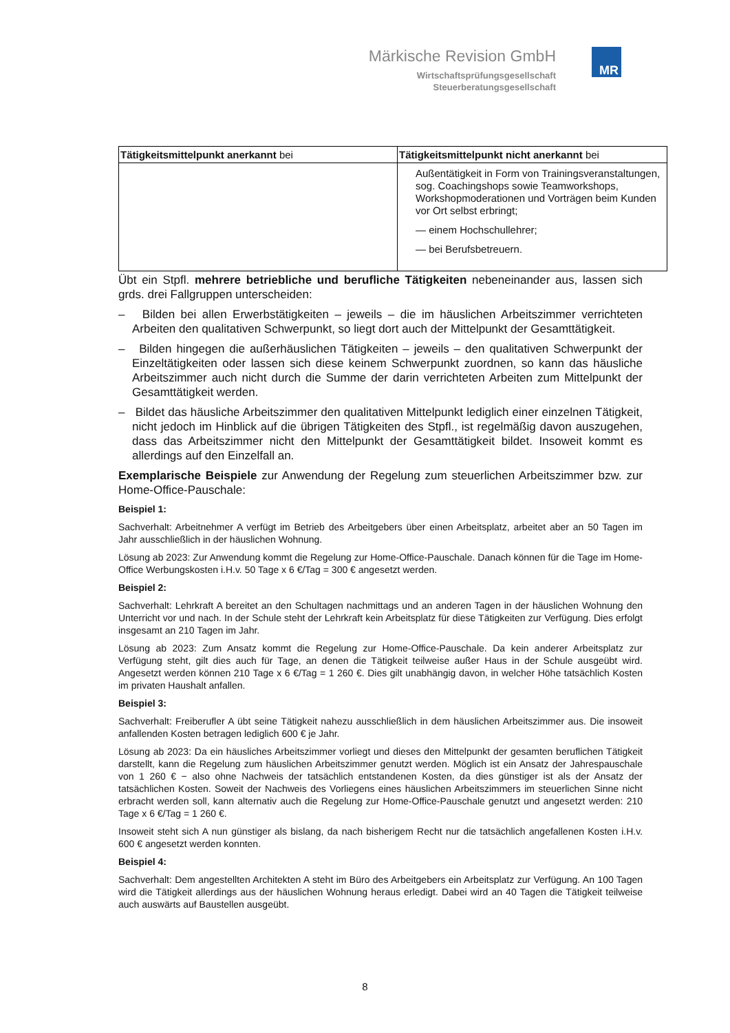Märkische Revision GmbH
Wirtschaftsprüfungsgesellschaft
Steuerberatungsgesellschaft
MR
| Tätigkeitsmittelpunkt anerkannt bei | Tätigkeitsmittelpunkt nicht anerkannt bei |
| | Außentätigkeit in Form von Trainingsveranstaltungen, sog. Coachingshops sowie Teamworkshops, Workshopmoderationen und Vorträgen beim Kunden vor Ort selbst erbringt; — einem Hochschullehrer; — bei Berufsbetreuern. |
Übt ein Stpfl. mehrere betriebliche und berufliche Tätigkeiten nebeneinander aus, lassen sich grds. drei Fallgruppen unterscheiden:
– Bilden bei allen Erwerbstätigkeiten – jeweils – die im häuslichen Arbeitszimmer verrichteten Arbeiten den qualitativen Schwerpunkt, so liegt dort auch der Mittelpunkt der Gesamttätigkeit.
– Bilden hingegen die außerhäuslichen Tätigkeiten – jeweils – den qualitativen Schwerpunkt der Einzeltätigkeiten oder lassen sich diese keinem Schwerpunkt zuordnen, so kann das häusliche Arbeitszimmer auch nicht durch die Summe der darin verrichteten Arbeiten zum Mittelpunkt der Gesamttätigkeit werden.
– Bildet das häusliche Arbeitszimmer den qualitativen Mittelpunkt lediglich einer einzelnen Tätigkeit, nicht jedoch im Hinblick auf die übrigen Tätigkeiten des Stpfl., ist regelmäßig davon auszugehen, dass das Arbeitszimmer nicht den Mittelpunkt der Gesamttätigkeit bildet. Insoweit kommt es allerdings auf den Einzelfall an.
Exemplarische Beispiele zur Anwendung der Regelung zum steuerlichen Arbeitszimmer bzw. zur Home-Office-Pauschale:
Beispiel 1:
Sachverhalt: Arbeitnehmer A verfügt im Betrieb des Arbeitgebers über einen Arbeitsplatz, arbeitet aber an 50 Tagen im Jahr ausschließlich in der häuslichen Wohnung.
Lösung ab 2023: Zur Anwendung kommt die Regelung zur Home-Office-Pauschale. Danach können für die Tage im Home-Office Werbungskosten i.H.v. 50 Tage x 6 €/Tag = 300 € angesetzt werden.
Beispiel 2:
Sachverhalt: Lehrkraft A bereitet an den Schultagen nachmittags und an anderen Tagen in der häuslichen Wohnung den Unterricht vor und nach. In der Schule steht der Lehrkraft kein Arbeitsplatz für diese Tätigkeiten zur Verfügung. Dies erfolgt insgesamt an 210 Tagen im Jahr.
Lösung ab 2023: Zum Ansatz kommt die Regelung zur Home-Office-Pauschale. Da kein anderer Arbeitsplatz zur Verfügung steht, gilt dies auch für Tage, an denen die Tätigkeit teilweise außer Haus in der Schule ausgeübt wird. Angesetzt werden können 210 Tage x 6 €/Tag = 1 260 €. Dies gilt unabhängig davon, in welcher Höhe tatsächlich Kosten im privaten Haushalt anfallen.
Beispiel 3:
Sachverhalt: Freiberufler A übt seine Tätigkeit nahezu ausschließlich in dem häuslichen Arbeitszimmer aus. Die insoweit anfallenden Kosten betragen lediglich 600 € je Jahr.
Lösung ab 2023: Da ein häusliches Arbeitszimmer vorliegt und dieses den Mittelpunkt der gesamten beruflichen Tätigkeit darstellt, kann die Regelung zum häuslichen Arbeitszimmer genutzt werden. Möglich ist ein Ansatz der Jahrespauschale von 1 260 € − also ohne Nachweis der tatsächlich entstandenen Kosten, da dies günstiger ist als der Ansatz der tatsächlichen Kosten. Soweit der Nachweis des Vorliegens eines häuslichen Arbeitszimmers im steuerlichen Sinne nicht erbracht werden soll, kann alternativ auch die Regelung zur Home-Office-Pauschale genutzt und angesetzt werden: 210 Tage x 6 €/Tag = 1 260 €.
Insoweit steht sich A nun günstiger als bislang, da nach bisherigem Recht nur die tatsächlich angefallenen Kosten i.H.v. 600 € angesetzt werden konnten.
Beispiel 4:
Sachverhalt: Dem angestellten Architekten A steht im Büro des Arbeitgebers ein Arbeitsplatz zur Verfügung. An 100 Tagen wird die Tätigkeit allerdings aus der häuslichen Wohnung heraus erledigt. Dabei wird an 40 Tagen die Tätigkeit teilweise auch auswärts auf Baustellen ausgeübt.
8